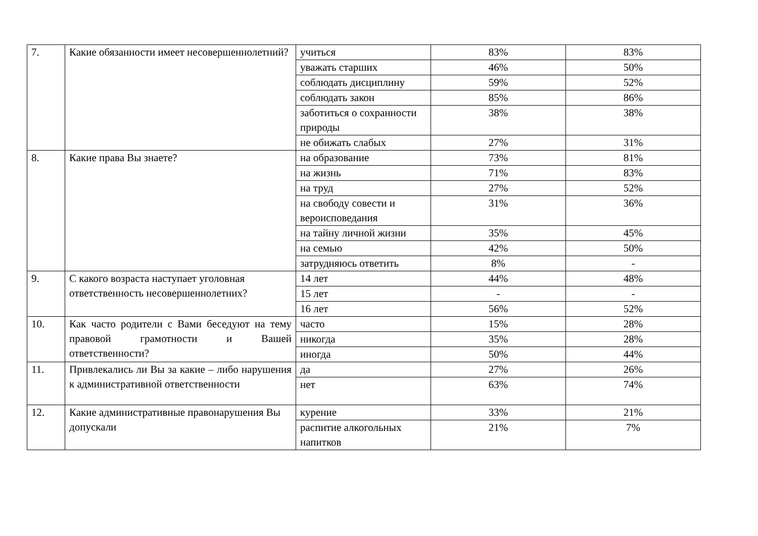| 7. | Какие обязанности имеет несовершеннолетний? | учиться | 83% | 83% |
| | | уважать старших | 46% | 50% |
| | | соблюдать дисциплину | 59% | 52% |
| | | соблюдать закон | 85% | 86% |
| | | заботиться о сохранности природы | 38% | 38% |
| | | не обижать слабых | 27% | 31% |
| 8. | Какие права Вы знаете? | на образование | 73% | 81% |
| | | на жизнь | 71% | 83% |
| | | на труд | 27% | 52% |
| | | на свободу совести и вероисповедания | 31% | 36% |
| | | на тайну личной жизни | 35% | 45% |
| | | на семью | 42% | 50% |
| | | затрудняюсь ответить | 8% | - |
| 9. | С какого возраста наступает уголовная ответственность несовершеннолетних? | 14 лет | 44% | 48% |
| | | 15 лет | - | - |
| | | 16 лет | 56% | 52% |
| 10. | Как часто родители с Вами беседуют на тему правовой грамотности и Вашей ответственности? | часто | 15% | 28% |
| | | никогда | 35% | 28% |
| | | иногда | 50% | 44% |
| 11. | Привлекались ли Вы за какие – либо нарушения к административной ответственности | да | 27% | 26% |
| | | нет | 63% | 74% |
| 12. | Какие административные правонарушения Вы допускали | курение | 33% | 21% |
| | | распитие алкогольных напитков | 21% | 7% |